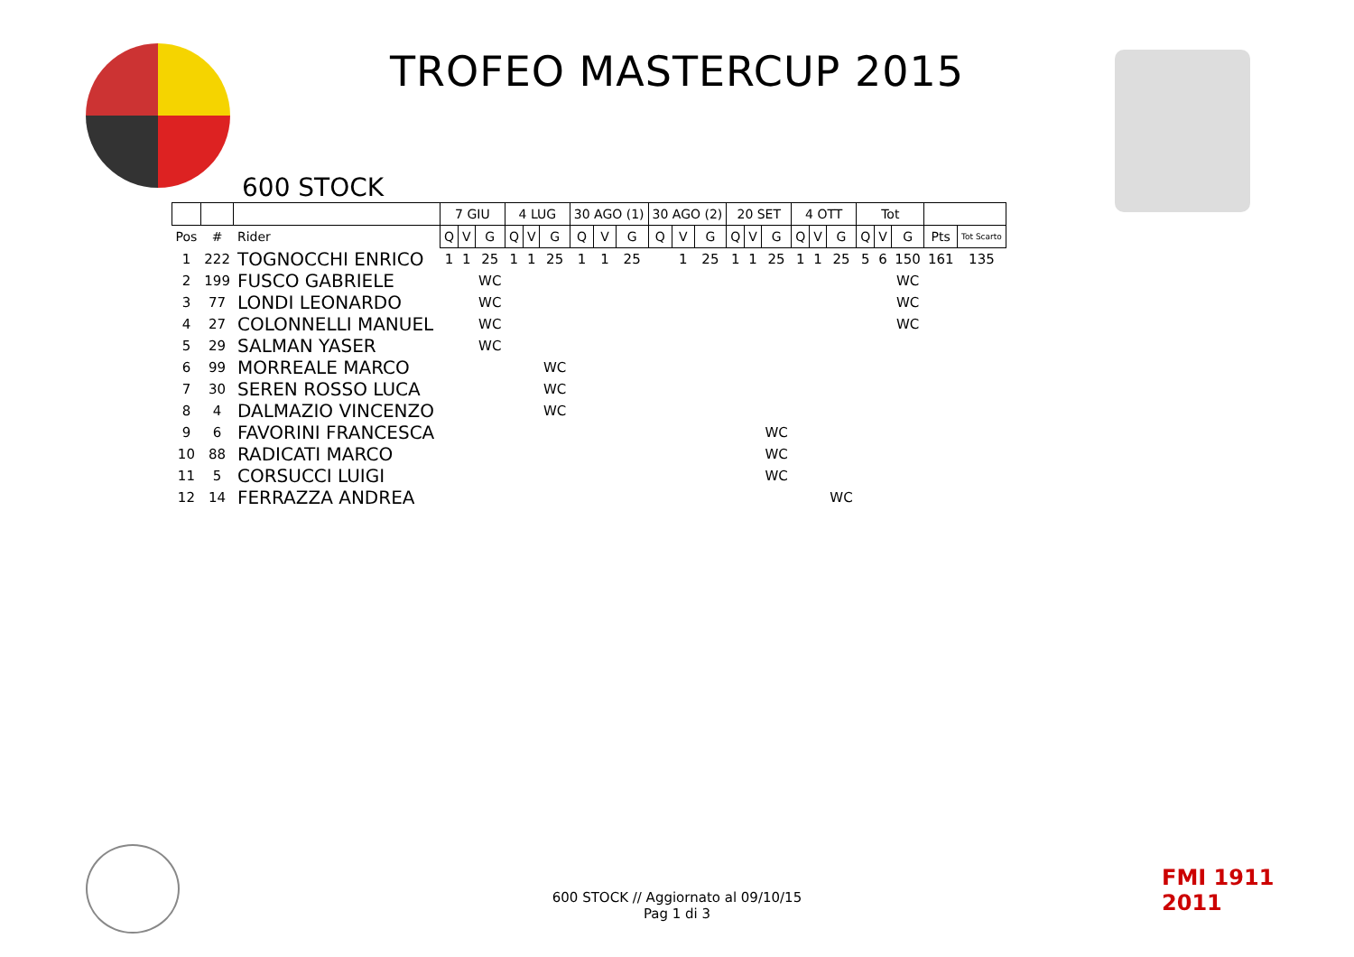TROFEO MASTERCUP 2015
600 STOCK
| | | | 7 GIU | | | 4 LUG | | | 30 AGO (1) | | | 30 AGO (2) | | | 20 SET | | | 4 OTT | | | Tot | | | | |
| --- | --- | --- | --- | --- | --- | --- | --- | --- | --- | --- | --- | --- | --- | --- | --- | --- | --- | --- | --- | --- | --- | --- | --- | --- | --- |
| Pos | # | Rider | Q | V | G | Q | V | G | Q | V | G | Q | V | G | Q | V | G | Q | V | G | Q | V | G | Pts | Tot Scarto |
| 1 | 222 | TOGNOCCHI ENRICO | 1 | 1 | 25 | 1 | 1 | 25 | 1 | 1 | 25 | | 1 | 25 | 1 | 1 | 25 | 1 | 1 | 25 | 5 | 6 | 150 | 161 | 135 |
| 2 | 199 | FUSCO GABRIELE | | | WC | | | | | | | | | | | | | | | | | | WC | | |
| 3 | 77 | LONDI LEONARDO | | | WC | | | | | | | | | | | | | | | | | | WC | | |
| 4 | 27 | COLONNELLI MANUEL | | | WC | | | | | | | | | | | | | | | | | | WC | | |
| 5 | 29 | SALMAN YASER | | | WC | | | | | | | | | | | | | | | | | | | | |
| 6 | 99 | MORREALE MARCO | | | | | | WC | | | | | | | | | | | | | | | | | |
| 7 | 30 | SEREN ROSSO LUCA | | | | | | WC | | | | | | | | | | | | | | | | | |
| 8 | 4 | DALMAZIO VINCENZO | | | | | | WC | | | | | | | | | | | | | | | | | |
| 9 | 6 | FAVORINI FRANCESCA | | | | | | | | | | | | | | | WC | | | | | | | | |
| 10 | 88 | RADICATI MARCO | | | | | | | | | | | | | | | WC | | | | | | | | |
| 11 | 5 | CORSUCCI LUIGI | | | | | | | | | | | | | | | WC | | | | | | | | |
| 12 | 14 | FERRAZZA ANDREA | | | | | | | | | | | | | | | | | | WC | | | | | |
600 STOCK // Aggiornato al 09/10/15
Pag 1 di 3
FMI 1911
2011